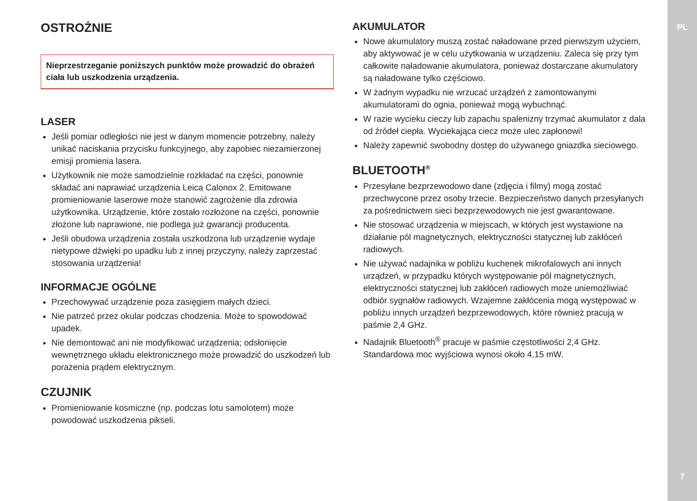PL
OSTROŻNIE
Nieprzestrzeganie poniższych punktów może prowadzić do obrażeń ciała lub uszkodzenia urządzenia.
LASER
Jeśli pomiar odległości nie jest w danym momencie potrzebny, należy unikać naciskania przycisku funkcyjnego, aby zapobiec niezamierzonej emisji promienia lasera.
Użytkownik nie może samodzielnie rozkładać na części, ponownie składać ani naprawiać urządzenia Leica Calonox 2. Emitowane promieniowanie laserowe może stanowić zagrożenie dla zdrowia użytkownika. Urządzenie, które zostało rozłożone na części, ponownie złożone lub naprawione, nie podlega już gwarancji producenta.
Jeśli obudowa urządzenia została uszkodzona lub urządzenie wydaje nietypowe dźwięki po upadku lub z innej przyczyny, należy zaprzestać stosowania urządzenia!
INFORMACJE OGÓLNE
Przechowywać urządzenie poza zasięgiem małych dzieci.
Nie patrzeć przez okular podczas chodzenia. Może to spowodować upadek.
Nie demontować ani nie modyfikować urządzenia; odsłonięcie wewnętrznego układu elektronicznego może prowadzić do uszkodzeń lub porażenia prądem elektrycznym.
CZUJNIK
Promieniowanie kosmiczne (np. podczas lotu samolotem) może powodować uszkodzenia pikseli.
AKUMULATOR
Nowe akumulatory muszą zostać naładowane przed pierwszym użyciem, aby aktywować je w celu użytkowania w urządzeniu. Zaleca się przy tym całkowite naładowanie akumulatora, ponieważ dostarczane akumulatory są naładowane tylko częściowo.
W żadnym wypadku nie wrzucać urządzeń z zamontowanymi akumulatorami do ognia, ponieważ mogą wybuchnąć.
W razie wycieku cieczy lub zapachu spalenizny trzymać akumulator z dala od źródeł ciepła. Wyciekająca ciecz może ulec zapłonowi!
Należy zapewnić swobodny dostęp do używanego gniazdka sieciowego.
BLUETOOTH<sup>®</sup>
Przesyłane bezprzewodowo dane (zdjęcia i filmy) mogą zostać przechwycone przez osoby trzecie. Bezpieczeństwo danych przesyłanych za pośrednictwem sieci bezprzewodowych nie jest gwarantowane.
Nie stosować urządzenia w miejscach, w których jest wystawione na działanie pól magnetycznych, elektryczności statycznej lub zakłóceń radiowych.
Nie używać nadajnika w pobliżu kuchenek mikrofalowych ani innych urządzeń, w przypadku których występowanie pól magnetycznych, elektryczności statycznej lub zakłóceń radiowych może uniemożliwiać odbiór sygnałów radiowych. Wzajemne zakłócenia mogą występować w pobliżu innych urządzeń bezprzewodowych, które również pracują w paśmie 2,4 GHz.
Nadajnik Bluetooth<sup>®</sup> pracuje w paśmie częstotliwości 2,4 GHz. Standardowa moc wyjściowa wynosi około 4,15 mW.
7